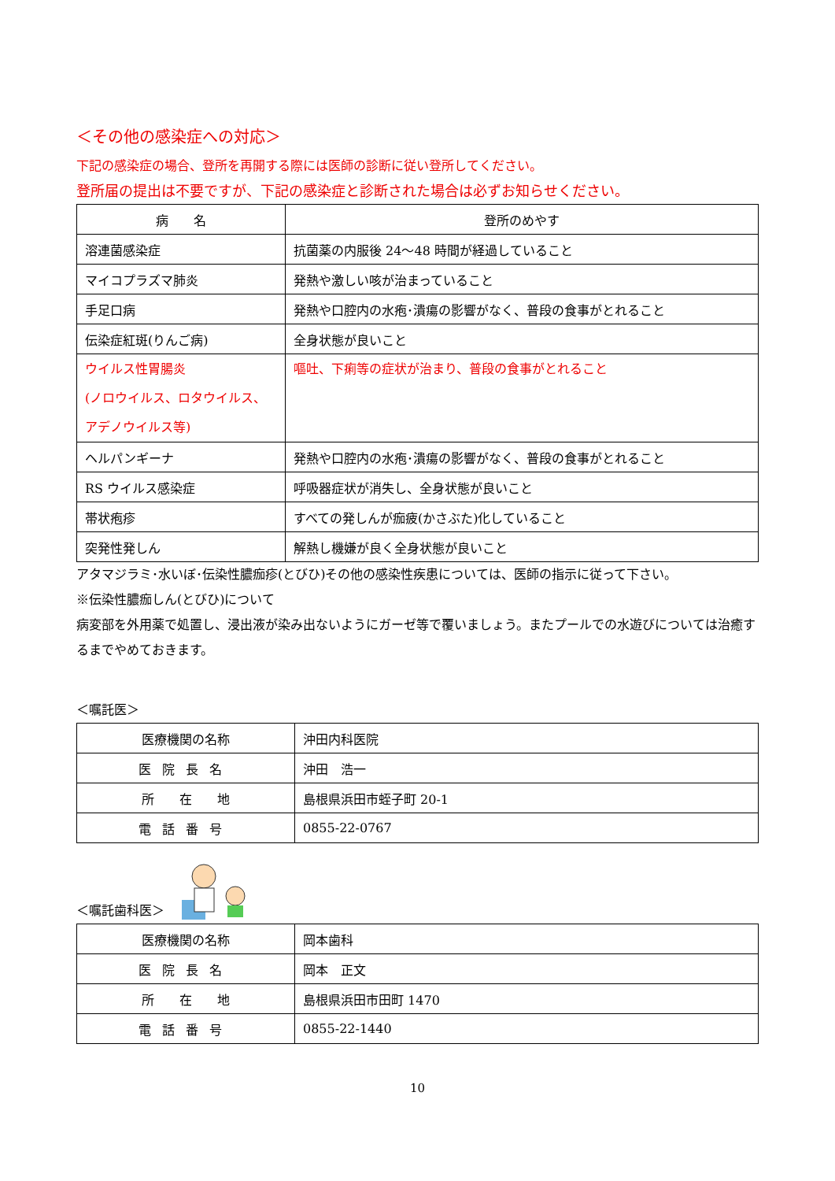＜その他の感染症への対応＞
下記の感染症の場合、登所を再開する際には医師の診断に従い登所してください。
登所届の提出は不要ですが、下記の感染症と診断された場合は必ずお知らせください。
| 病 名 | 登所のめやす |
| 溶連菌感染症 | 抗菌薬の内服後 24～48 時間が経過していること |
| マイコプラズマ肺炎 | 発熱や激しい咳が治まっていること |
| 手足口病 | 発熱や口腔内の水疱･潰瘍の影響がなく、普段の食事がとれること |
| 伝染症紅斑(りんご病) | 全身状態が良いこと |
| ウイルス性胃腸炎 (ノロウイルス、ロタウイルス、 アデノウイルス等) | 嘔吐、下痢等の症状が治まり、普段の食事がとれること |
| ヘルパンギーナ | 発熱や口腔内の水疱･潰瘍の影響がなく、普段の食事がとれること |
| RS ウイルス感染症 | 呼吸器症状が消失し、全身状態が良いこと |
| 帯状疱疹 | すべての発しんが痂疲(かさぶた)化していること |
| 突発性発しん | 解熱し機嫌が良く全身状態が良いこと |
アタマジラミ･水いぼ･伝染性膿痂疹(とびひ)その他の感染性疾患については、医師の指示に従って下さい。
※伝染性膿痂しん(とびひ)について
病変部を外用薬で処置し、浸出液が染み出ないようにガーゼ等で覆いましょう。またプールでの水遊びについては治癒するまでやめておきます。
＜嘱託医＞
| 医療機関の名称 | 沖田内科医院 |
| 医院長名 | 沖田 浩一 |
| 所 在 地 | 島根県浜田市蛭子町 20-1 |
| 電話番号 | 0855-22-0767 |
＜嘱託歯科医＞
| 医療機関の名称 | 岡本歯科 |
| 医院長名 | 岡本 正文 |
| 所 在 地 | 島根県浜田市田町 1470 |
| 電話番号 | 0855-22-1440 |
10